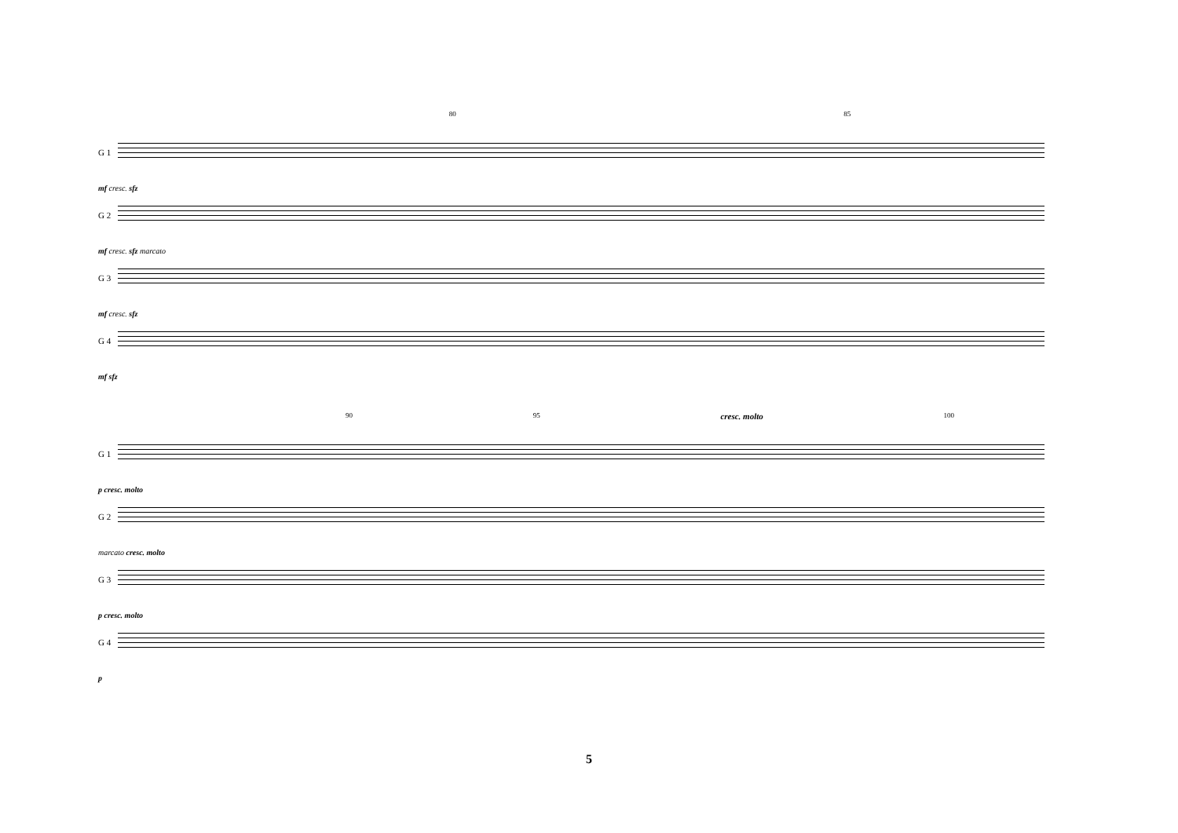80 85
G 1
mf cresc. sfz
G 2
mf cresc. sfz marcato
G 3
mf cresc. sfz
G 4
mf sfz
90 95 cresc. molto 100
G 1
p cresc. molto
G 2
marcato cresc. molto
G 3
p cresc. molto
G 4
p
5